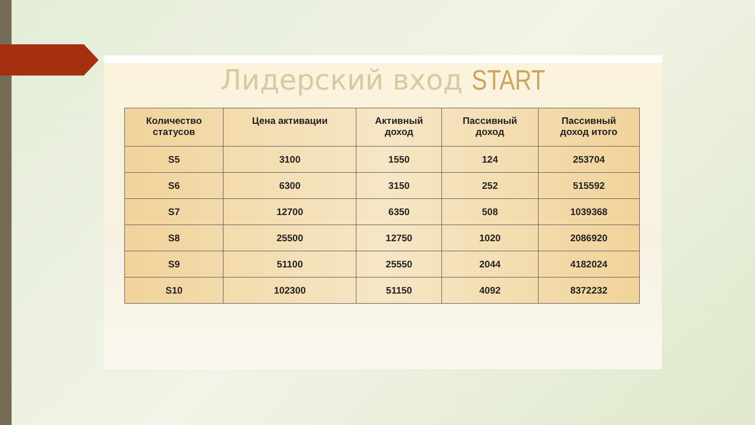Лидерский вход START
| Количество статусов | Цена активации | Активный доход | Пассивный доход | Пассивный доход итого |
| --- | --- | --- | --- | --- |
| S5 | 3100 | 1550 | 124 | 253704 |
| S6 | 6300 | 3150 | 252 | 515592 |
| S7 | 12700 | 6350 | 508 | 1039368 |
| S8 | 25500 | 12750 | 1020 | 2086920 |
| S9 | 51100 | 25550 | 2044 | 4182024 |
| S10 | 102300 | 51150 | 4092 | 8372232 |